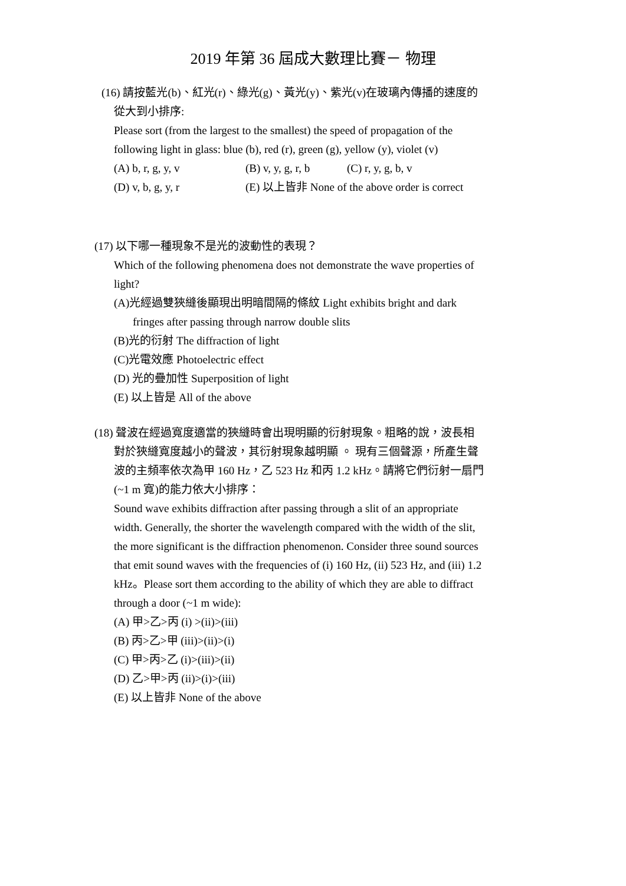2019 年第 36 屆成大數理比賽－ 物理
(16) 請按藍光(b)、紅光(r)、綠光(g)、黃光(y)、紫光(v)在玻璃內傳播的速度的
從大到小排序:
Please sort (from the largest to the smallest) the speed of propagation of the
following light in glass: blue (b), red (r), green (g), yellow (y), violet (v)
(A) b, r, g, y, v (B) v, y, g, r, b (C) r, y, g, b, v
(D) v, b, g, y, r (E) 以上皆非 None of the above order is correct
(17) 以下哪一種現象不是光的波動性的表現？
Which of the following phenomena does not demonstrate the wave properties of
light?
(A)光經過雙狹縫後顯現出明暗間隔的條紋 Light exhibits bright and dark
fringes after passing through narrow double slits
(B)光的衍射 The diffraction of light
(C)光電效應 Photoelectric effect
(D) 光的疊加性 Superposition of light
(E) 以上皆是 All of the above
(18) 聲波在經過寬度適當的狹縫時會出現明顯的衍射現象。粗略的說，波長相
對於狹縫寬度越小的聲波，其衍射現象越明顯 。 現有三個聲源，所產生聲
波的主頻率依次為甲 160 Hz，乙 523 Hz 和丙 1.2 kHz。請將它們衍射一扇門
(~1 m 寬)的能力依大小排序：
Sound wave exhibits diffraction after passing through a slit of an appropriate
width. Generally, the shorter the wavelength compared with the width of the slit,
the more significant is the diffraction phenomenon. Consider three sound sources
that emit sound waves with the frequencies of (i) 160 Hz, (ii) 523 Hz, and (iii) 1.2
kHz。Please sort them according to the ability of which they are able to diffract
through a door (~1 m wide):
(A) 甲>乙>丙 (i) >(ii)>(iii)
(B) 丙>乙>甲 (iii)>(ii)>(i)
(C) 甲>丙>乙 (i)>(iii)>(ii)
(D) 乙>甲>丙 (ii)>(i)>(iii)
(E) 以上皆非 None of the above